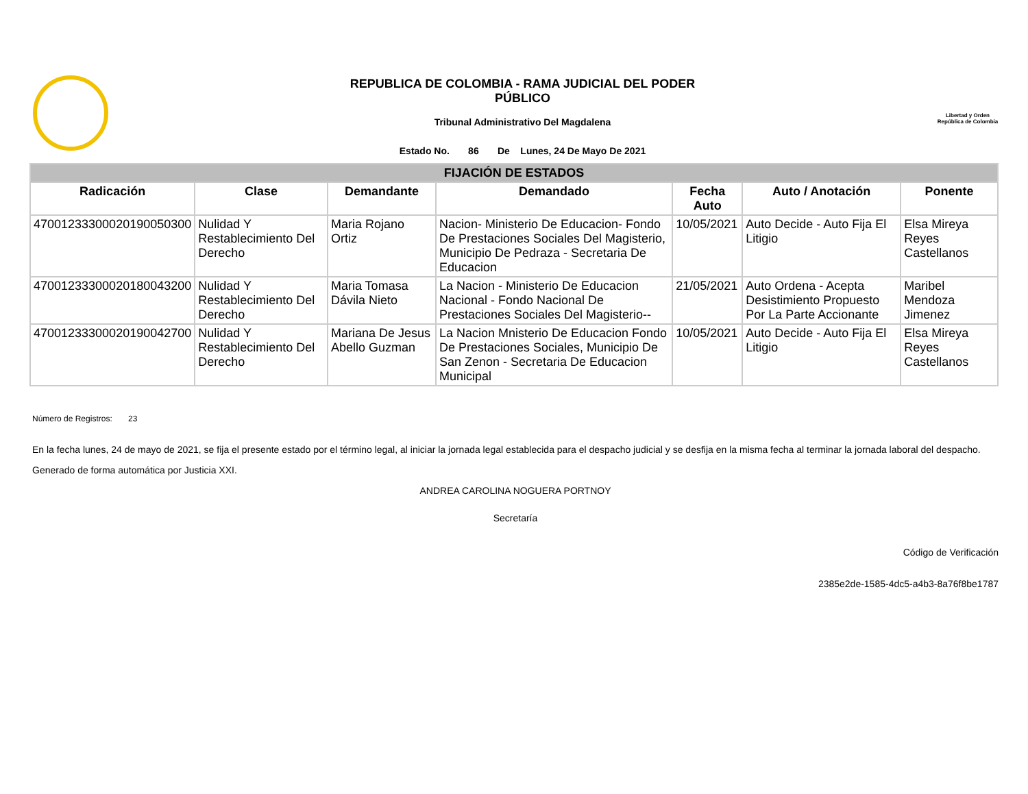REPUBLICA DE COLOMBIA - RAMA JUDICIAL DEL PODER
PÚBLICO
Tribunal Administrativo Del Magdalena
Estado No. 86 De Lunes, 24 De Mayo De 2021
Libertad y Orden
República de Colombia
| FIJACIÓN DE ESTADOS | | | | | | |
| Radicación | Clase | Demandante | Demandado | Fecha Auto | Auto / Anotación | Ponente |
| 47001233300020190050300 | Nulidad Y Restablecimiento Del Derecho | Maria Rojano Ortiz | Nacion- Ministerio De Educacion- Fondo De Prestaciones Sociales Del Magisterio, Municipio De Pedraza - Secretaria De Educacion | 10/05/2021 | Auto Decide - Auto Fija El Litigio | Elsa Mireya Reyes Castellanos |
| 47001233300020180043200 | Nulidad Y Restablecimiento Del Derecho | Maria Tomasa Dávila Nieto | La Nacion - Ministerio De Educacion Nacional - Fondo Nacional De Prestaciones Sociales Del Magisterio-- | 21/05/2021 | Auto Ordena - Acepta Desistimiento Propuesto Por La Parte Accionante | Maribel Mendoza Jimenez |
| 47001233300020190042700 | Nulidad Y Restablecimiento Del Derecho | Mariana De Jesus Abello Guzman | La Nacion Mnisterio De Educacion Fondo De Prestaciones Sociales, Municipio De San Zenon - Secretaria De Educacion Municipal | 10/05/2021 | Auto Decide - Auto Fija El Litigio | Elsa Mireya Reyes Castellanos |
Número de Registros: 23
En la fecha lunes, 24 de mayo de 2021, se fija el presente estado por el término legal, al iniciar la jornada legal establecida para el despacho judicial y se desfija en la misma fecha al terminar la jornada laboral del despacho.
Generado de forma automática por Justicia XXI.
ANDREA CAROLINA NOGUERA PORTNOY
Secretaría
Código de Verificación
2385e2de-1585-4dc5-a4b3-8a76f8be1787